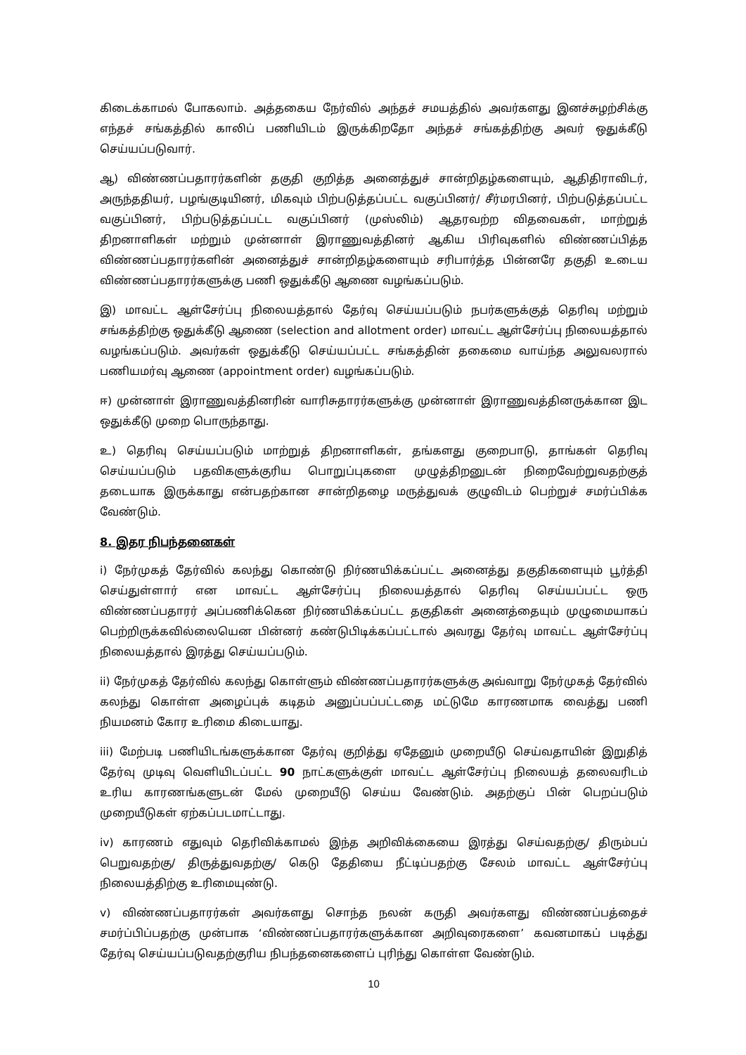கிடைக்காமல் போகலாம். அத்தகைய நேர்வில் அந்தச் சமயத்தில் அவர்களது இனச்சுழற்சிக்கு எந்தச் சங்கத்தில் காலிப் பணியிடம் இருக்கிறதோ அந்தச் சங்கத்திற்கு அவர் ஒதுக்கீடு செய்யப்படுவார்.
ஆ) விண்ணப்பதாரர்களின் தகுதி குறித்த அனைத்துச் சான்றிதழ்களையும், ஆதிதிராவிடர், அருந்ததியர், பழங்குடியினர், மிகவும் பிற்படுத்தப்பட்ட வகுப்பினர்/ சீர்மரபினர், பிற்படுத்தப்பட்ட வகுப்பினர், பிற்படுத்தப்பட்ட வகுப்பினர் (முஸ்லிம்) ஆதரவற்ற விதவைகள், மாற்றுத் திறனாளிகள் மற்றும் முன்னாள் இராணுவத்தினர் ஆகிய பிரிவுகளில் விண்ணப்பித்த விண்ணப்பதாரர்களின் அனைத்துச் சான்றிதழ்களையும் சரிபார்த்த பின்னரே தகுதி உடைய விண்ணப்பதாரர்களுக்கு பணி ஒதுக்கீடு ஆணை வழங்கப்படும்.
இ) மாவட்ட ஆள்சேர்ப்பு நிலையத்தால் தேர்வு செய்யப்படும் நபர்களுக்குத் தெரிவு மற்றும் சங்கத்திற்கு ஒதுக்கீடு ஆணை (selection and allotment order) மாவட்ட ஆள்சேர்ப்பு நிலையத்தால் வழங்கப்படும். அவர்கள் ஒதுக்கீடு செய்யப்பட்ட சங்கத்தின் தகைமை வாய்ந்த அலுவலரால் பணியமர்வு ஆணை (appointment order) வழங்கப்படும்.
ஈ) முன்னாள் இராணுவத்தினரின் வாரிசுதாரர்களுக்கு முன்னாள் இராணுவத்தினருக்கான இட ஒதுக்கீடு முறை பொருந்தாது.
உ) தெரிவு செய்யப்படும் மாற்றுத் திறனாளிகள், தங்களது குறைபாடு, தாங்கள் தெரிவு செய்யப்படும் பதவிகளுக்குரிய பொறுப்புகளை முழுத்திறனுடன் நிறைவேற்றுவதற்குத் தடையாக இருக்காது என்பதற்கான சான்றிதழை மருத்துவக் குழுவிடம் பெற்றுச் சமர்ப்பிக்க வேண்டும்.
8. இதர நிபந்தனைகள்
i) நேர்முகத் தேர்வில் கலந்து கொண்டு நிர்ணயிக்கப்பட்ட அனைத்து தகுதிகளையும் பூர்த்தி செய்துள்ளார் என மாவட்ட ஆள்சேர்ப்பு நிலையத்தால் தெரிவு செய்யப்பட்ட ஒரு விண்ணப்பதாரர் அப்பணிக்கென நிர்ணயிக்கப்பட்ட தகுதிகள் அனைத்தையும் முழுமையாகப் பெற்றிருக்கவில்லையென பின்னர் கண்டுபிடிக்கப்பட்டால் அவரது தேர்வு மாவட்ட ஆள்சேர்ப்பு நிலையத்தால் இரத்து செய்யப்படும்.
ii) நேர்முகத் தேர்வில் கலந்து கொள்ளும் விண்ணப்பதாரர்களுக்கு அவ்வாறு நேர்முகத் தேர்வில் கலந்து கொள்ள அழைப்புக் கடிதம் அனுப்பப்பட்டதை மட்டுமே காரணமாக வைத்து பணி நியமனம் கோர உரிமை கிடையாது.
iii) மேற்படி பணியிடங்களுக்கான தேர்வு குறித்து ஏதேனும் முறையீடு செய்வதாயின் இறுதித் தேர்வு முடிவு வெளியிடப்பட்ட 90 நாட்களுக்குள் மாவட்ட ஆள்சேர்ப்பு நிலையத் தலைவரிடம் உரிய காரணங்களுடன் மேல் முறையீடு செய்ய வேண்டும். அதற்குப் பின் பெறப்படும் முறையீடுகள் ஏற்கப்படமாட்டாது.
iv) காரணம் எதுவும் தெரிவிக்காமல் இந்த அறிவிக்கையை இரத்து செய்வதற்கு/ திரும்பப் பெறுவதற்கு/ திருத்துவதற்கு/ கெடு தேதியை நீட்டிப்பதற்கு சேலம் மாவட்ட ஆள்சேர்ப்பு நிலையத்திற்கு உரிமையுண்டு.
v) விண்ணப்பதாரர்கள் அவர்களது சொந்த நலன் கருதி அவர்களது விண்ணப்பத்தைச் சமர்ப்பிப்பதற்கு முன்பாக ‘விண்ணப்பதாரர்களுக்கான அறிவுரைகளை’ கவனமாகப் படித்து தேர்வு செய்யப்படுவதற்குரிய நிபந்தனைகளைப் புரிந்து கொள்ள வேண்டும்.
10